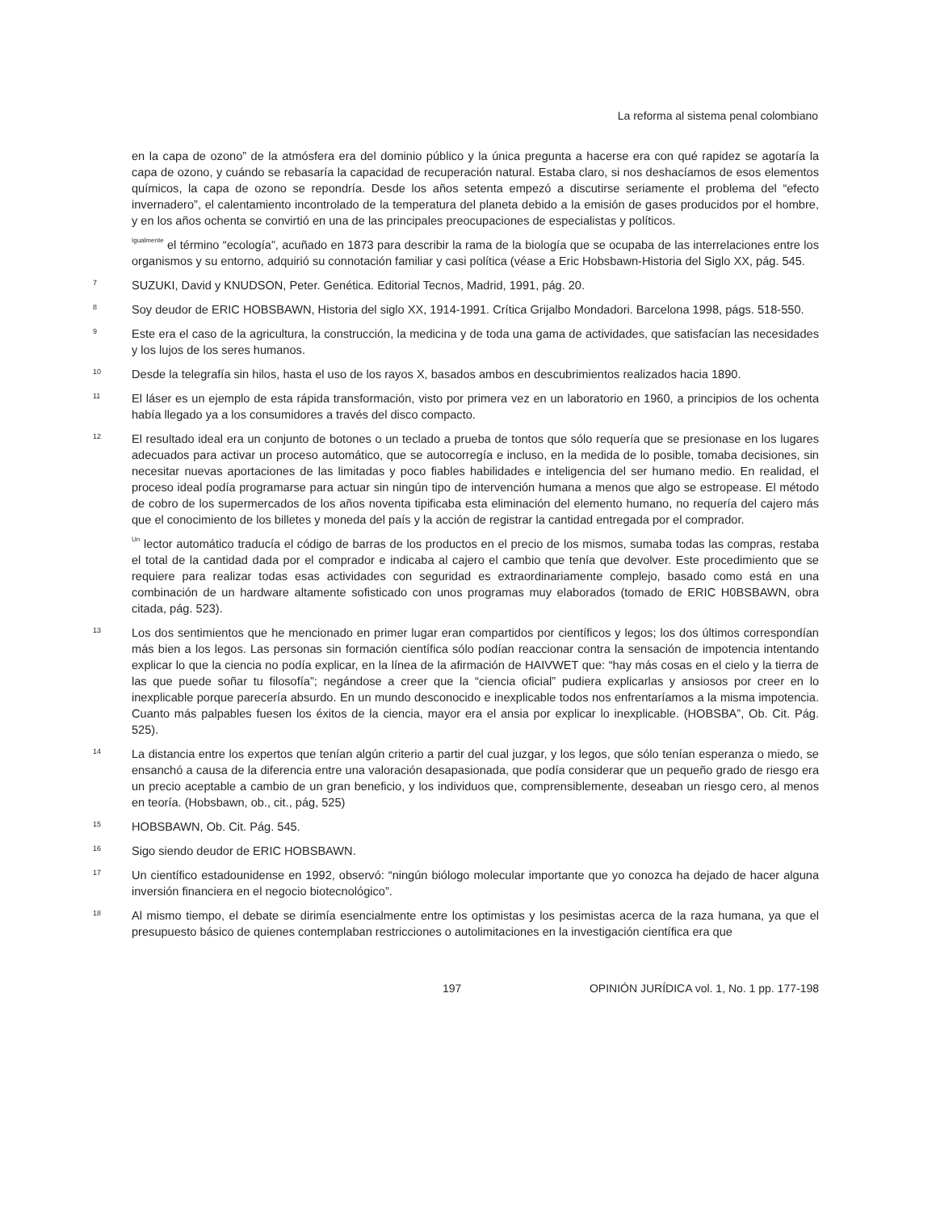La reforma al sistema penal colombiano
en la capa de ozono” de la atmósfera era del dominio público y la única pregunta a hacerse era con qué rapidez se agotaría la capa de ozono, y cuándo se rebasaría la capacidad de recuperación natural. Estaba claro, si nos deshacíamos de esos elementos químicos, la capa de ozono se repondría. Desde los años setenta empezó a discutirse seriamente el problema del “efecto invernadero”, el calentamiento incontrolado de la temperatura del planeta debido a la emisión de gases producidos por el hombre, y en los años ochenta se convirtió en una de las principales preocupaciones de especialistas y políticos.
Igualmente el término “ecología”, acuñado en 1873 para describir la rama de la biología que se ocupaba de las interrelaciones entre los organismos y su entorno, adquirió su connotación familiar y casi política (véase a Eric Hobsbawn-Historia del Siglo XX, pág. 545.
7
SUZUKI, David y KNUDSON, Peter. Genética. Editorial Tecnos, Madrid, 1991, pág. 20.
8
Soy deudor de ERIC HOBSBAWN, Historia del siglo XX, 1914-1991. Crítica Grijalbo Mondadori. Barcelona 1998, págs. 518-550.
9
Este era el caso de la agricultura, la construcción, la medicina y de toda una gama de actividades, que satisfacían las necesidades y los lujos de los seres humanos.
10
Desde la telegrafía sin hilos, hasta el uso de los rayos X, basados ambos en descubrimientos realizados hacia 1890.
11
El láser es un ejemplo de esta rápida transformación, visto por primera vez en un laboratorio en 1960, a principios de los ochenta había llegado ya a los consumidores a través del disco compacto.
12
El resultado ideal era un conjunto de botones o un teclado a prueba de tontos que sólo requería que se presionase en los lugares adecuados para activar un proceso automático, que se autocorregía e incluso, en la medida de lo posible, tomaba decisiones, sin necesitar nuevas aportaciones de las limitadas y poco fiables habilidades e inteligencia del ser humano medio. En realidad, el proceso ideal podía programarse para actuar sin ningún tipo de intervención humana a menos que algo se estropease. El método de cobro de los supermercados de los años noventa tipificaba esta eliminación del elemento humano, no requería del cajero más que el conocimiento de los billetes y moneda del país y la acción de registrar la cantidad entregada por el comprador.
Un lector automático traducía el código de barras de los productos en el precio de los mismos, sumaba todas las compras, restaba el total de la cantidad dada por el comprador e indicaba al cajero el cambio que tenía que devolver. Este procedimiento que se requiere para realizar todas esas actividades con seguridad es extraordinariamente complejo, basado como está en una combinación de un hardware altamente sofisticado con unos programas muy elaborados (tomado de ERIC H0BSBAWN, obra citada, pág. 523).
13
Los dos sentimientos que he mencionado en primer lugar eran compartidos por científicos y legos; los dos últimos correspondían más bien a los legos. Las personas sin formación científica sólo podían reaccionar contra la sensación de impotencia intentando explicar lo que la ciencia no podía explicar, en la línea de la afirmación de HAIVWET que: “hay más cosas en el cielo y la tierra de las que puede soñar tu filosofía”; negándose a creer que la “ciencia oficial” pudiera explicarlas y ansiosos por creer en lo inexplicable porque parecería absurdo. En un mundo desconocido e inexplicable todos nos enfrentaríamos a la misma impotencia. Cuanto más palpables fuesen los éxitos de la ciencia, mayor era el ansia por explicar lo inexplicable. (HOBSBA”, Ob. Cit. Pág. 525).
14
La distancia entre los expertos que tenían algún criterio a partir del cual juzgar, y los legos, que sólo tenían esperanza o miedo, se ensanchó a causa de la diferencia entre una valoración desapasionada, que podía considerar que un pequeño grado de riesgo era un precio aceptable a cambio de un gran beneficio, y los individuos que, comprensiblemente, deseaban un riesgo cero, al menos en teoría. (Hobsbawn, ob., cit., pág, 525)
15
HOBSBAWN, Ob. Cit. Pág. 545.
16
Sigo siendo deudor de ERIC HOBSBAWN.
17
Un científico estadounidense en 1992, observó: “ningún biólogo molecular importante que yo conozca ha dejado de hacer alguna inversión financiera en el negocio biotecnológico”.
18
Al mismo tiempo, el debate se dirimía esencialmente entre los optimistas y los pesimistas acerca de la raza humana, ya que el presupuesto básico de quienes contemplaban restricciones o autolimitaciones en la investigación científica era que
197 OPINIÓN JURÍDICA vol. 1, No. 1 pp. 177-198